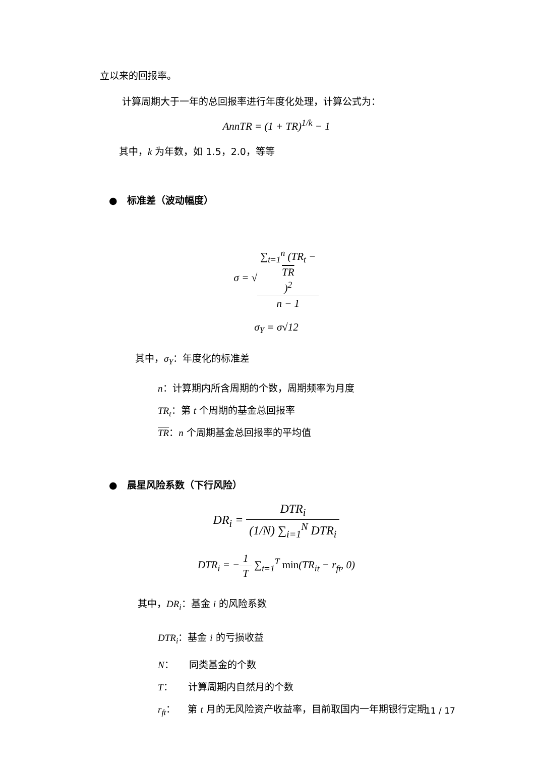立以来的回报率。
计算周期大于一年的总回报率进行年度化处理，计算公式为：
AnnTR = (1 + TR)<sup>1/k</sup> − 1
其中，k 为年数，如 1.5，2.0，等等
● 标准差（波动幅度）
σ = √∑<sub>t=1</sub><sup>n</sup> (TR<sub>t</sub> −
TR)<sup>2</sup> n − 1
σ<sub>Y</sub> = σ√12
其中，σ<sub>Y</sub>：年度化的标准差
n：计算期内所含周期的个数，周期频率为月度
TR<sub>t</sub>：第 t 个周期的基金总回报率
TR：n 个周期基金总回报率的平均值
● 晨星风险系数（下行风险）
DR<sub>i</sub> = DTR<sub>i</sub> (1/N) ∑<sub>i=1</sub><sup>N</sup> DTR<sub>i</sub>
DTR<sub>i</sub> = −1 T ∑<sub>t=1</sub><sup>T</sup> min(TR<sub>it</sub> − r<sub>ft</sub>, 0)
其中，DR<sub>i</sub>：基金 i 的风险系数
DTR<sub>i</sub>：基金 i 的亏损收益
N： 同类基金的个数
T： 计算周期内自然月的个数
r<sub>ft</sub>： 第 t 月的无风险资产收益率，目前取国内一年期银行定期
11 / 17